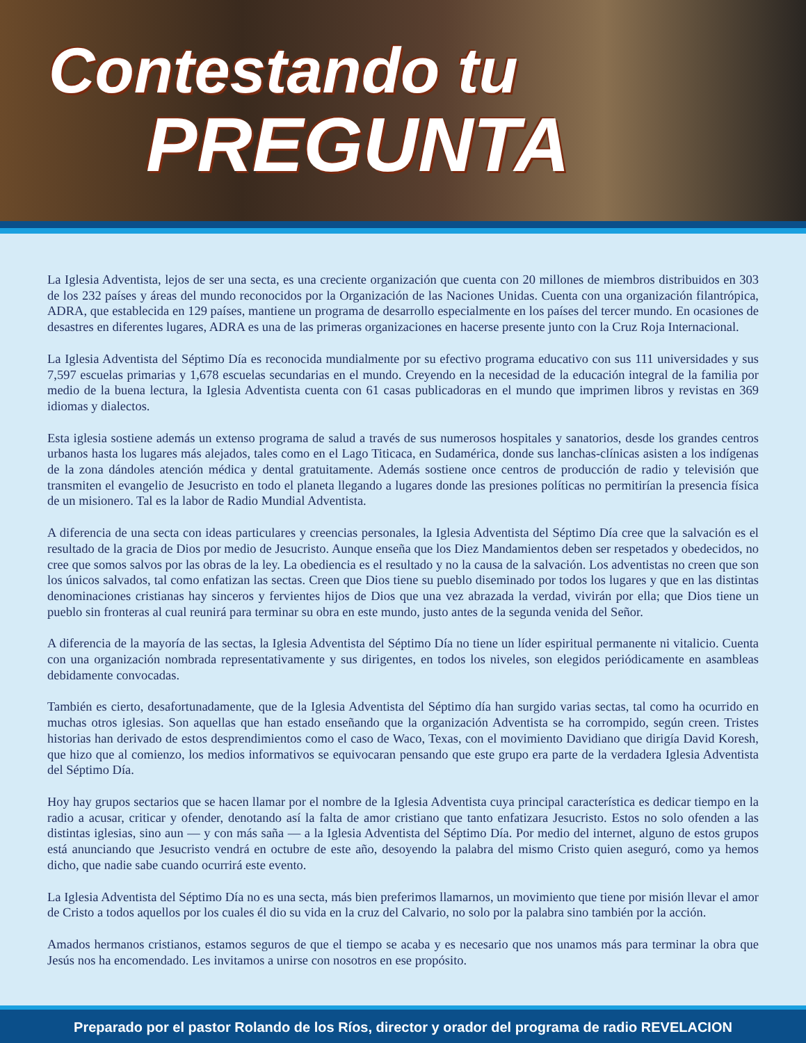Contestando tu
PREGUNTA
La Iglesia Adventista, lejos de ser una secta, es una creciente organización que cuenta con 20 millones de miembros distribuidos en 303 de los 232 países y áreas del mundo reconocidos por la Organización de las Naciones Unidas. Cuenta con una organización filantrópica, ADRA, que establecida en 129 países, mantiene un programa de desarrollo especialmente en los países del tercer mundo. En ocasiones de desastres en diferentes lugares, ADRA es una de las primeras organizaciones en hacerse presente junto con la Cruz Roja Internacional.
La Iglesia Adventista del Séptimo Día es reconocida mundialmente por su efectivo programa educativo con sus 111 universidades y sus 7,597 escuelas primarias y 1,678 escuelas secundarias en el mundo. Creyendo en la necesidad de la educación integral de la familia por medio de la buena lectura, la Iglesia Adventista cuenta con 61 casas publicadoras en el mundo que imprimen libros y revistas en 369 idiomas y dialectos.
Esta iglesia sostiene además un extenso programa de salud a través de sus numerosos hospitales y sanatorios, desde los grandes centros urbanos hasta los lugares más alejados, tales como en el Lago Titicaca, en Sudamérica, donde sus lanchas-clínicas asisten a los indígenas de la zona dándoles atención médica y dental gratuitamente. Además sostiene once centros de producción de radio y televisión que transmiten el evangelio de Jesucristo en todo el planeta llegando a lugares donde las presiones políticas no permitirían la presencia física de un misionero. Tal es la labor de Radio Mundial Adventista.
A diferencia de una secta con ideas particulares y creencias personales, la Iglesia Adventista del Séptimo Día cree que la salvación es el resultado de la gracia de Dios por medio de Jesucristo. Aunque enseña que los Diez Mandamientos deben ser respetados y obedecidos, no cree que somos salvos por las obras de la ley. La obediencia es el resultado y no la causa de la salvación. Los adventistas no creen que son los únicos salvados, tal como enfatizan las sectas. Creen que Dios tiene su pueblo diseminado por todos los lugares y que en las distintas denominaciones cristianas hay sinceros y fervientes hijos de Dios que una vez abrazada la verdad, vivirán por ella; que Dios tiene un pueblo sin fronteras al cual reunirá para terminar su obra en este mundo, justo antes de la segunda venida del Señor.
A diferencia de la mayoría de las sectas, la Iglesia Adventista del Séptimo Día no tiene un líder espiritual permanente ni vitalicio. Cuenta con una organización nombrada representativamente y sus dirigentes, en todos los niveles, son elegidos periódicamente en asambleas debidamente convocadas.
También es cierto, desafortunadamente, que de la Iglesia Adventista del Séptimo día han surgido varias sectas, tal como ha ocurrido en muchas otros iglesias. Son aquellas que han estado enseñando que la organización Adventista se ha corrompido, según creen. Tristes historias han derivado de estos desprendimientos como el caso de Waco, Texas, con el movimiento Davidiano que dirigía David Koresh, que hizo que al comienzo, los medios informativos se equivocaran pensando que este grupo era parte de la verdadera Iglesia Adventista del Séptimo Día.
Hoy hay grupos sectarios que se hacen llamar por el nombre de la Iglesia Adventista cuya principal característica es dedicar tiempo en la radio a acusar, criticar y ofender, denotando así la falta de amor cristiano que tanto enfatizara Jesucristo. Estos no solo ofenden a las distintas iglesias, sino aun — y con más saña — a la Iglesia Adventista del Séptimo Día. Por medio del internet, alguno de estos grupos está anunciando que Jesucristo vendrá en octubre de este año, desoyendo la palabra del mismo Cristo quien aseguró, como ya hemos dicho, que nadie sabe cuando ocurrirá este evento.
La Iglesia Adventista del Séptimo Día no es una secta, más bien preferimos llamarnos, un movimiento que tiene por misión llevar el amor de Cristo a todos aquellos por los cuales él dio su vida en la cruz del Calvario, no solo por la palabra sino también por la acción.
Amados hermanos cristianos, estamos seguros de que el tiempo se acaba y es necesario que nos unamos más para terminar la obra que Jesús nos ha encomendado. Les invitamos a unirse con nosotros en ese propósito.
Preparado por el pastor Rolando de los Ríos, director y orador del programa de radio REVELACION